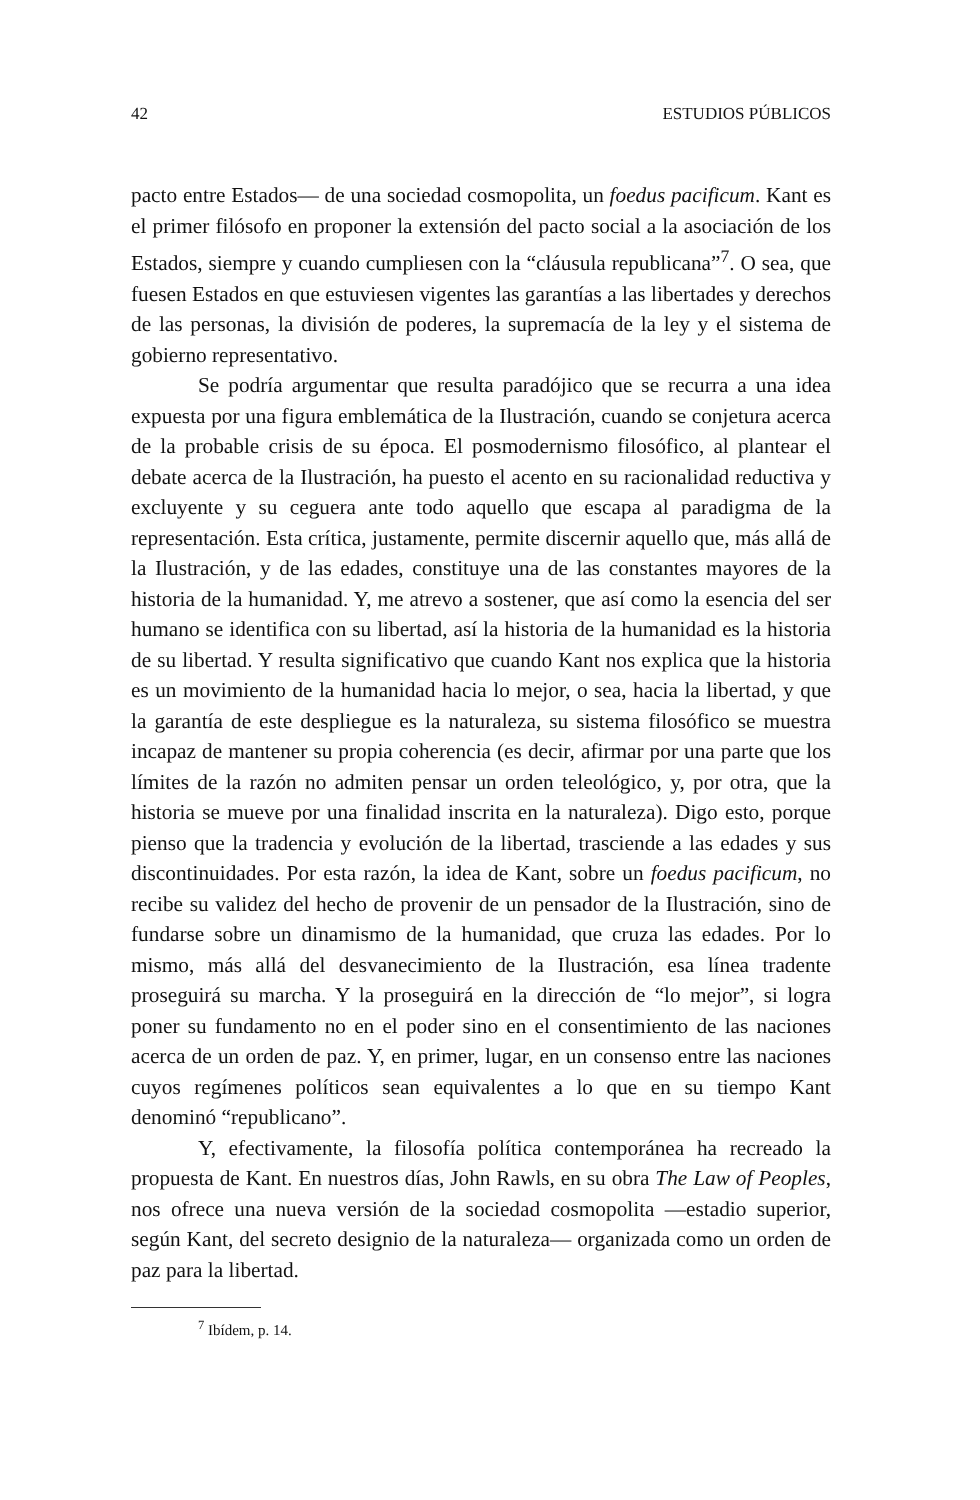42 ESTUDIOS PÚBLICOS
pacto entre Estados— de una sociedad cosmopolita, un foedus pacificum. Kant es el primer filósofo en proponer la extensión del pacto social a la asociación de los Estados, siempre y cuando cumpliesen con la “cláusula republicana”<sup>7</sup>. O sea, que fuesen Estados en que estuviesen vigentes las garantías a las libertades y derechos de las personas, la división de poderes, la supremacía de la ley y el sistema de gobierno representativo.
Se podría argumentar que resulta paradójico que se recurra a una idea expuesta por una figura emblemática de la Ilustración, cuando se conjetura acerca de la probable crisis de su época. El posmodernismo filosófico, al plantear el debate acerca de la Ilustración, ha puesto el acento en su racionalidad reductiva y excluyente y su ceguera ante todo aquello que escapa al paradigma de la representación. Esta crítica, justamente, permite discernir aquello que, más allá de la Ilustración, y de las edades, constituye una de las constantes mayores de la historia de la humanidad. Y, me atrevo a sostener, que así como la esencia del ser humano se identifica con su libertad, así la historia de la humanidad es la historia de su libertad. Y resulta significativo que cuando Kant nos explica que la historia es un movimiento de la humanidad hacia lo mejor, o sea, hacia la libertad, y que la garantía de este despliegue es la naturaleza, su sistema filosófico se muestra incapaz de mantener su propia coherencia (es decir, afirmar por una parte que los límites de la razón no admiten pensar un orden teleológico, y, por otra, que la historia se mueve por una finalidad inscrita en la naturaleza). Digo esto, porque pienso que la tradencia y evolución de la libertad, trasciende a las edades y sus discontinuidades. Por esta razón, la idea de Kant, sobre un foedus pacificum, no recibe su validez del hecho de provenir de un pensador de la Ilustración, sino de fundarse sobre un dinamismo de la humanidad, que cruza las edades. Por lo mismo, más allá del desvanecimiento de la Ilustración, esa línea tradente proseguirá su marcha. Y la proseguirá en la dirección de “lo mejor”, si logra poner su fundamento no en el poder sino en el consentimiento de las naciones acerca de un orden de paz. Y, en primer, lugar, en un consenso entre las naciones cuyos regímenes políticos sean equivalentes a lo que en su tiempo Kant denominó “republicano”.
Y, efectivamente, la filosofía política contemporánea ha recreado la propuesta de Kant. En nuestros días, John Rawls, en su obra The Law of Peoples, nos ofrece una nueva versión de la sociedad cosmopolita —estadio superior, según Kant, del secreto designio de la naturaleza— organizada como un orden de paz para la libertad.
<sup>7</sup> Ibídem, p. 14.